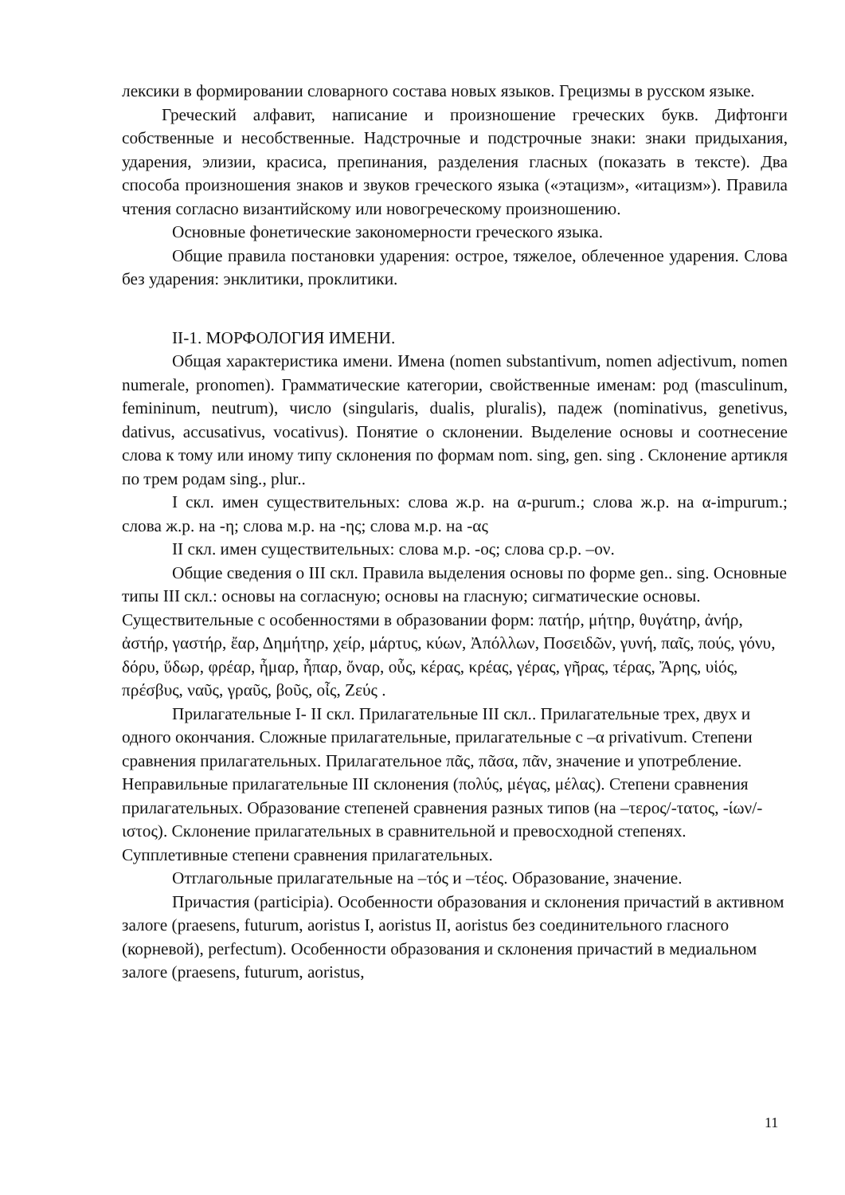лексики в формировании словарного состава новых языков. Грецизмы в русском языке.
Греческий алфавит, написание и произношение греческих букв. Дифтонги собственные и несобственные. Надстрочные и подстрочные знаки: знаки придыхания, ударения, элизии, красиса, препинания, разделения гласных (показать в тексте). Два способа произношения знаков и звуков греческого языка («этацизм», «итацизм»). Правила чтения согласно византийскому или новогреческому произношению.
Основные фонетические закономерности греческого языка.
Общие правила постановки ударения: острое, тяжелое, облеченное ударения. Слова без ударения: энклитики, проклитики.
II-1. МОРФОЛОГИЯ ИМЕНИ.
Общая характеристика имени. Имена (nomen substantivum, nomen adjectivum, nomen numerale, pronomen). Грамматические категории, свойственные именам: род (masculinum, femininum, neutrum), число (singularis, dualis, pluralis), падеж (nominativus, genetivus, dativus, accusativus, vocativus). Понятие о склонении. Выделение основы и соотнесение слова к тому или иному типу склонения по формам nom. sing, gen. sing . Склонение артикля по трем родам sing., plur..
I скл. имен существительных: слова ж.р. на α-purum.; слова ж.р. на α-impurum.; слова ж.р. на -η; слова м.р. на -ης; слова м.р. на -ας
II скл. имен существительных: слова м.р. -ος; слова ср.р. –ον.
Общие сведения о III скл. Правила выделения основы по форме gen.. sing. Основные типы III скл.: основы на согласную; основы на гласную; сигматические основы. Существительные с особенностями в образовании форм: πατήρ, μήτηρ, θυγάτηρ, ἀνήρ, ἀστήρ, γαστήρ, ἔαρ, Δημήτηρ, χείρ, μάρτυς, κύων, Ἀπόλλων, Ποσειδῶν, γυνή, παῖς, πούς, γόνυ, δόρυ, ὕδωρ, φρέαρ, ἦμαρ, ἧπαρ, ὄναρ, οὖς, κέρας, κρέας, γέρας, γῆρας, τέρας, Ἄρης, υἱός, πρέσβυς, ναῦς, γραῦς, βοῦς, οἶς, Ζεύς .
Прилагательные I- II скл. Прилагательные III скл.. Прилагательные трех, двух и одного окончания. Сложные прилагательные, прилагательные с –α privativum. Степени сравнения прилагательных. Прилагательное πᾶς, πᾶσα, πᾶν, значение и употребление. Неправильные прилагательные III склонения (πολύς, μέγας, μέλας). Степени сравнения прилагательных. Образование степеней сравнения разных типов (на –τερος/-τατος, -ίων/-ιστος). Склонение прилагательных в сравнительной и превосходной степенях. Супплетивные степени сравнения прилагательных.
Отглагольные прилагательные на –τός и –τέος. Образование, значение.
Причастия (participia). Особенности образования и склонения причастий в активном залоге (praesens, futurum, aoristus I, aoristus II, aoristus без соединительного гласного (корневой), perfectum). Особенности образования и склонения причастий в медиальном залоге (praesens, futurum, aoristus,
11